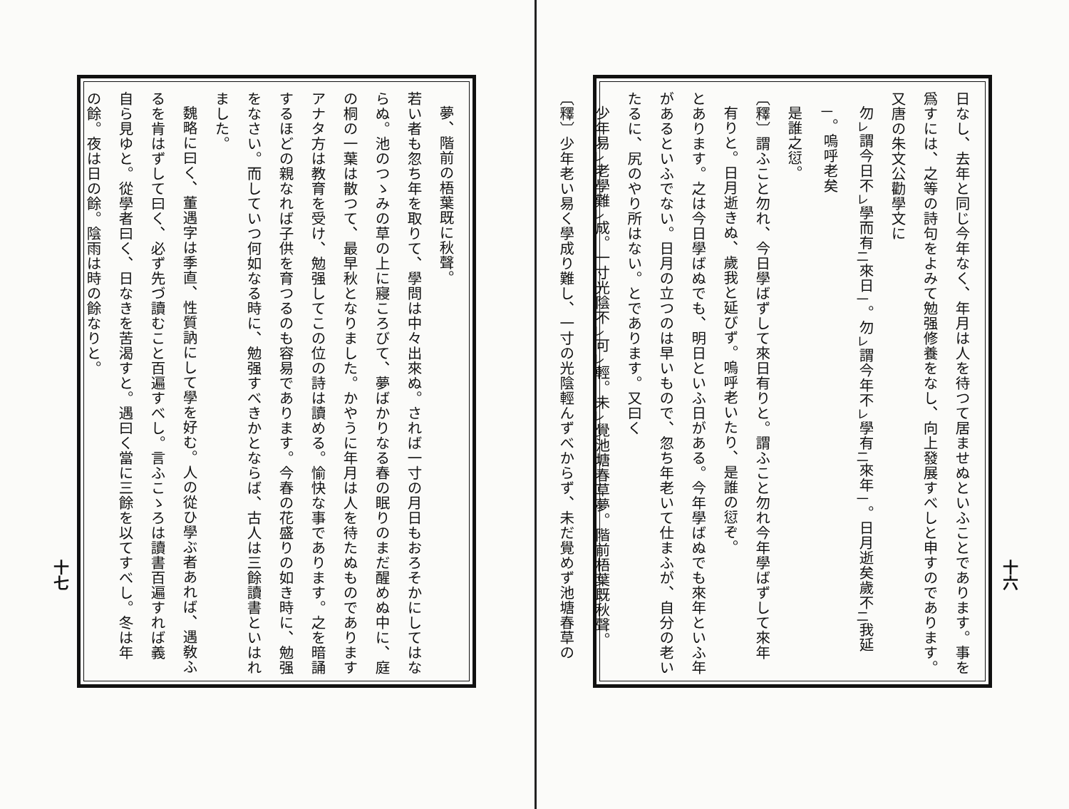十六
日なし、去年と同じ今年なく、年月は人を待つて居ませぬといふことであります。事を
爲すには、之等の詩句をよみて勉强修養をなし、向上發展すべしと申すのであります。
又唐の朱文公勸學文に
勿<sub>レ</sub>謂今日不<sub>レ</sub>學而有<sub>二</sub>來日<sub>一</sub>。勿<sub>レ</sub>謂今年不<sub>レ</sub>學有<sub>二</sub>來年<sub>一</sub>。日月逝矣歲不<sub>二</sub>我延<sub>一</sub>。嗚呼老矣
是誰之愆。
〔釋〕謂ふこと勿れ、今日學ばずして來日有りと。謂ふこと勿れ今年學ばずして來年
有りと。日月逝きぬ、歲我と延びず。嗚呼老いたり、是誰の愆ぞ。
とあります。之は今日學ばぬでも、明日といふ日がある。今年學ばぬでも來年といふ年
があるといふでない。日月の立つのは早いもので、忽ち年老いて仕まふが、自分の老い
たるに、尻のやり所はない。とであります。又曰く
少年易<sub>レ</sub>老學難<sub>レ</sub>成。一寸光陰不<sub>レ</sub>可<sub>レ</sub>輕。未<sub>レ</sub>覺池塘春草夢。階前梧葉既秋聲。
〔釋〕少年老い易く學成り難し、一寸の光陰輕んずべからず、未だ覺めず池塘春草の
十七
夢、階前の梧葉既に秋聲。
若い者も忽ち年を取りて、學問は中々出來ぬ。されば一寸の月日もおろそかにしてはな
らぬ。池のつゝみの草の上に寢ころびて、夢ばかりなる春の眠りのまだ醒めぬ中に、庭
の桐の一葉は散つて、最早秋となりました。かやうに年月は人を待たぬものであります
アナタ方は教育を受け、勉强してこの位の詩は讀める。愉快な事であります。之を暗誦
するほどの親なれば子供を育つるのも容易であります。今春の花盛りの如き時に、勉强
をなさい。而していつ何如なる時に、勉强すべきかとならば、古人は三餘讀書といはれ
ました。
魏略に曰く、董遇字は季直、性質訥にして學を好む。人の從ひ學ぶ者あれば、遇敎ふ
るを肯はずして曰く、必ず先づ讀むこと百遍すべし。言ふこゝろは讀書百遍すれば義
自ら見ゆと。從學者曰く、日なきを苦渴すと。遇曰く當に三餘を以てすべし。冬は年
の餘。夜は日の餘。陰雨は時の餘なりと。